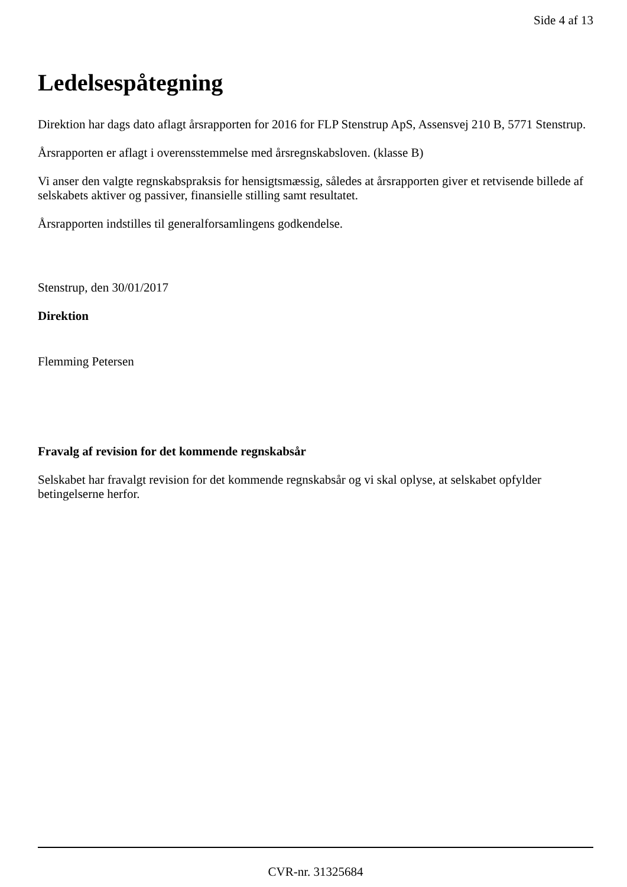Side 4 af 13
Ledelsespåtegning
Direktion har dags dato aflagt årsrapporten for 2016 for FLP Stenstrup ApS, Assensvej 210 B, 5771 Stenstrup.
Årsrapporten er aflagt i overensstemmelse med årsregnskabsloven. (klasse B)
Vi anser den valgte regnskabspraksis for hensigtsmæssig, således at årsrapporten giver et retvisende billede af selskabets aktiver og passiver, finansielle stilling samt resultatet.
Årsrapporten indstilles til generalforsamlingens godkendelse.
Stenstrup, den 30/01/2017
Direktion
Flemming Petersen
Fravalg af revision for det kommende regnskabsår
Selskabet har fravalgt revision for det kommende regnskabsår og vi skal oplyse, at selskabet opfylder betingelserne herfor.
CVR-nr. 31325684